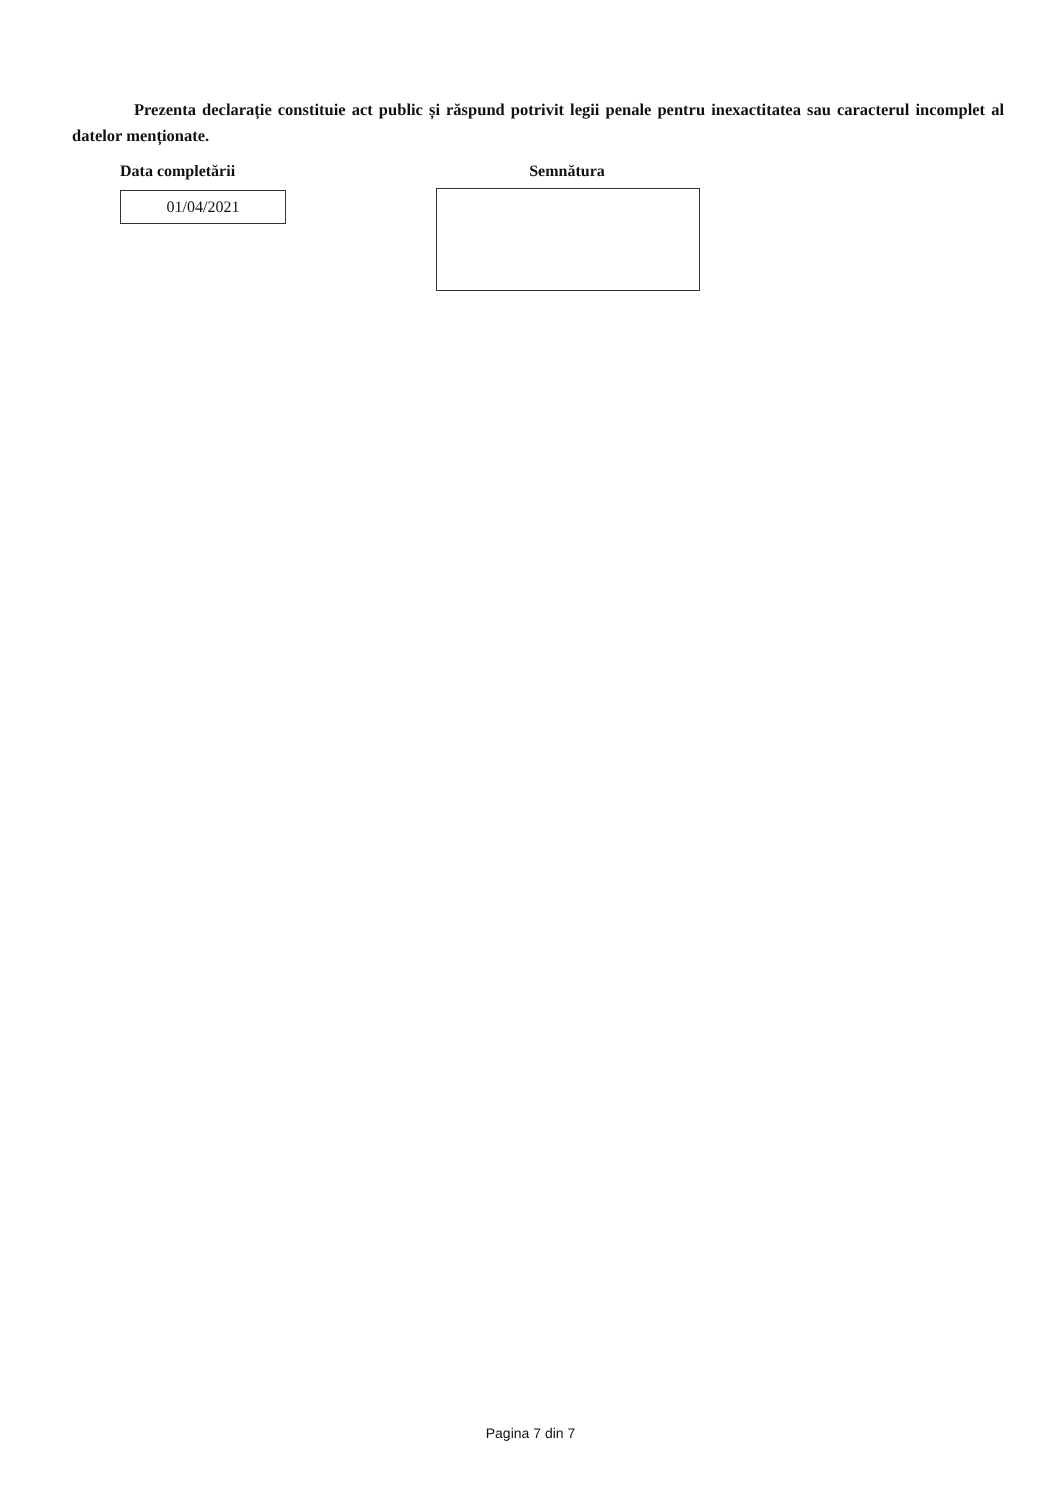Prezenta declarație constituie act public și răspund potrivit legii penale pentru inexactitatea sau caracterul incomplet al datelor menționate.
Data completării
01/04/2021
Semnătura
Pagina 7 din 7